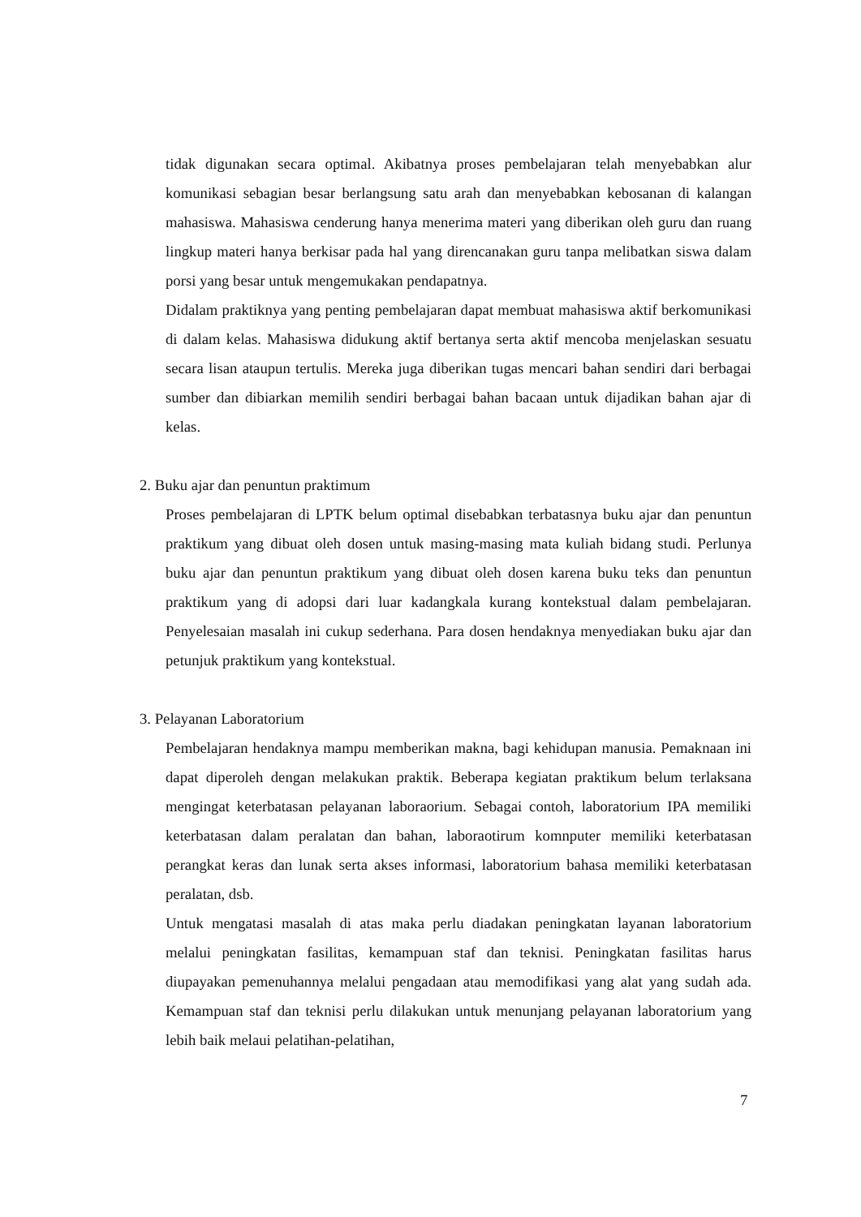tidak digunakan secara optimal. Akibatnya proses pembelajaran telah menyebabkan alur komunikasi sebagian besar berlangsung satu arah dan menyebabkan kebosanan di kalangan mahasiswa. Mahasiswa cenderung hanya menerima materi yang diberikan oleh guru dan ruang lingkup materi hanya berkisar pada hal yang direncanakan guru tanpa melibatkan siswa dalam porsi yang besar untuk mengemukakan pendapatnya.
Didalam praktiknya yang penting pembelajaran dapat membuat mahasiswa aktif berkomunikasi di dalam kelas. Mahasiswa didukung aktif bertanya serta aktif mencoba menjelaskan sesuatu secara lisan ataupun tertulis. Mereka juga diberikan tugas mencari bahan sendiri dari berbagai sumber dan dibiarkan memilih sendiri berbagai bahan bacaan untuk dijadikan bahan ajar di kelas.
2. Buku ajar dan penuntun praktimum
Proses pembelajaran di LPTK belum optimal disebabkan terbatasnya buku ajar dan penuntun praktikum yang dibuat oleh dosen untuk masing-masing mata kuliah bidang studi. Perlunya buku ajar dan penuntun praktikum yang dibuat oleh dosen karena buku teks dan penuntun praktikum yang di adopsi dari luar kadangkala kurang kontekstual dalam pembelajaran. Penyelesaian masalah ini cukup sederhana. Para dosen hendaknya menyediakan buku ajar dan petunjuk praktikum yang kontekstual.
3. Pelayanan Laboratorium
Pembelajaran hendaknya mampu memberikan makna, bagi kehidupan manusia. Pemaknaan ini dapat diperoleh dengan melakukan praktik. Beberapa kegiatan praktikum belum terlaksana mengingat keterbatasan pelayanan laboraorium. Sebagai contoh, laboratorium IPA memiliki keterbatasan dalam peralatan dan bahan, laboraotirum komnputer memiliki keterbatasan perangkat keras dan lunak serta akses informasi, laboratorium bahasa memiliki keterbatasan peralatan, dsb.
Untuk mengatasi masalah di atas maka perlu diadakan peningkatan layanan laboratorium melalui peningkatan fasilitas, kemampuan staf dan teknisi. Peningkatan fasilitas harus diupayakan pemenuhannya melalui pengadaan atau memodifikasi yang alat yang sudah ada. Kemampuan staf dan teknisi perlu dilakukan untuk menunjang pelayanan laboratorium yang lebih baik melaui pelatihan-pelatihan,
7